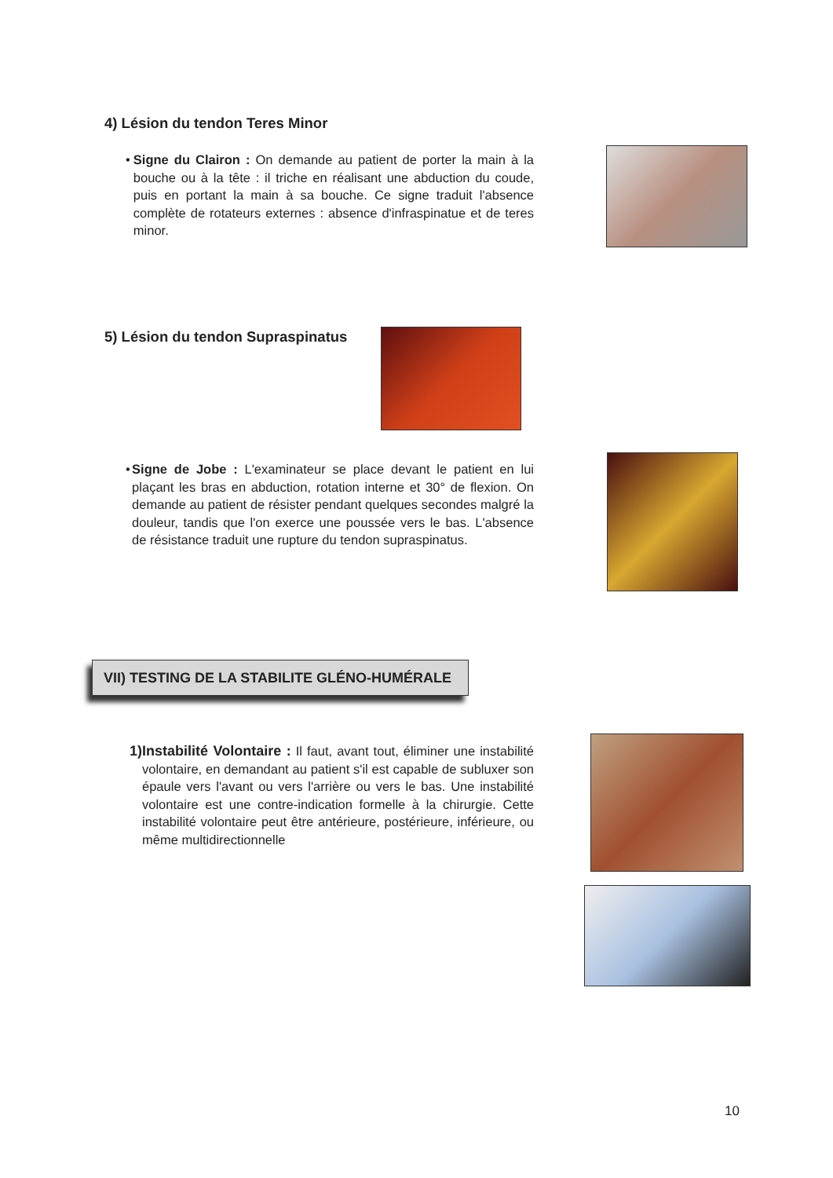4) Lésion du tendon Teres Minor
• Signe du Clairon : On demande au patient de porter la main à la bouche ou à la tête : il triche en réalisant une abduction du coude, puis en portant la main à sa bouche. Ce signe traduit l'absence complète de rotateurs externes : absence d'infraspinatue et de teres minor.
5) Lésion du tendon Supraspinatus
• Signe de Jobe : L'examinateur se place devant le patient en lui plaçant les bras en abduction, rotation interne et 30° de flexion. On demande au patient de résister pendant quelques secondes malgré la douleur, tandis que l'on exerce une poussée vers le bas. L'absence de résistance traduit une rupture du tendon supraspinatus.
VII) TESTING DE LA STABILITE GLÉNO-HUMÉRALE
1) Instabilité Volontaire : Il faut, avant tout, éliminer une instabilité volontaire, en demandant au patient s'il est capable de subluxer son épaule vers l'avant ou vers l'arrière ou vers le bas. Une instabilité volontaire est une contre-indication formelle à la chirurgie. Cette instabilité volontaire peut être antérieure, postérieure, inférieure, ou même multidirectionnelle
10